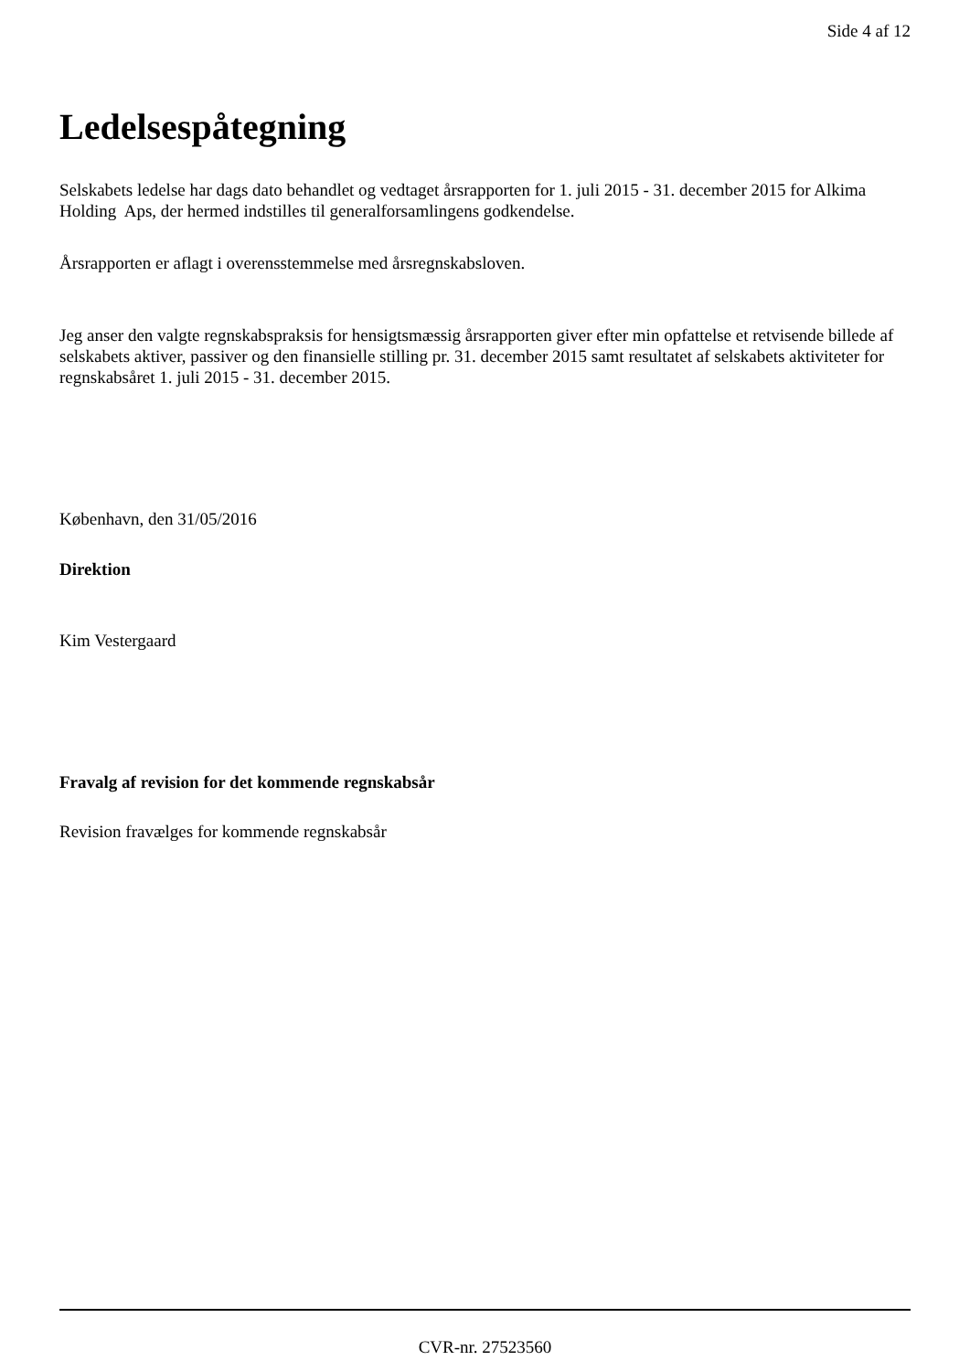Side 4 af 12
Ledelsespåtegning
Selskabets ledelse har dags dato behandlet og vedtaget årsrapporten for 1. juli 2015 - 31. december 2015 for Alkima Holding Aps, der hermed indstilles til generalforsamlingens godkendelse.
Årsrapporten er aflagt i overensstemmelse med årsregnskabsloven.
Jeg anser den valgte regnskabspraksis for hensigtsmæssig årsrapporten giver efter min opfattelse et retvisende billede af selskabets aktiver, passiver og den finansielle stilling pr. 31. december 2015 samt resultatet af selskabets aktiviteter for regnskabsåret 1. juli 2015 - 31. december 2015.
København, den 31/05/2016
Direktion
Kim Vestergaard
Fravalg af revision for det kommende regnskabsår
Revision fravælges for kommende regnskabsår
CVR-nr. 27523560